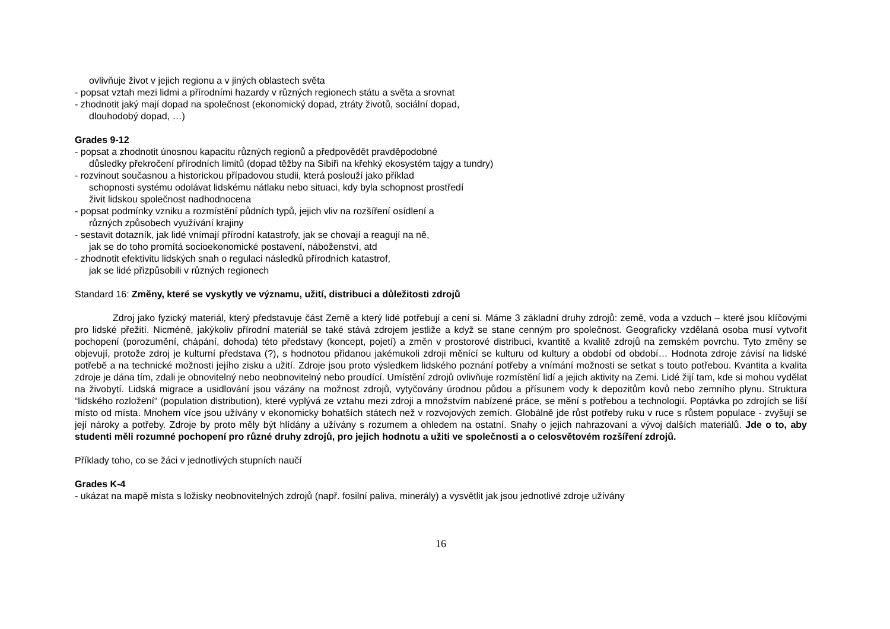ovlivňuje život v jejich regionu a v jiných oblastech světa
- popsat vztah mezi lidmi a přírodními hazardy v různých regionech státu a světa a srovnat
- zhodnotit jaký mají dopad na společnost (ekonomický dopad, ztráty životů, sociální dopad,
dlouhodobý dopad, …)
Grades 9-12
- popsat a zhodnotit únosnou kapacitu různých regionů a předpovědět pravděpodobné
důsledky překročení přírodních limitů (dopad těžby na Sibiři na křehký ekosystém tajgy a tundry)
- rozvinout současnou a historickou případovou studii, která poslouží jako příklad
schopnosti systému odolávat lidskému nátlaku nebo situaci, kdy byla schopnost prostředí
živit lidskou společnost nadhodnocena
- popsat podmínky vzniku a rozmístění půdních typů, jejich vliv na rozšíření osídlení a
různých způsobech využívání krajiny
- sestavit dotazník, jak lidé vnímají přírodní katastrofy, jak se chovají a reagují na ně,
jak se do toho promítá socioekonomické postavení, náboženství, atd
- zhodnotit efektivitu lidských snah o regulaci následků přírodních katastrof,
jak se lidé přizpůsobili v různých regionech
Standard 16: Změny, které se vyskytly ve významu, užití, distribuci a důležitosti zdrojů
Zdroj jako fyzický materiál, který představuje část Země a který lidé potřebují a cení si. Máme 3 základní druhy zdrojů: země, voda a vzduch – které jsou klíčovými pro lidské přežití. Nicméně, jakýkoliv přírodní materiál se také stává zdrojem jestliže a když se stane cenným pro společnost. Geograficky vzdělaná osoba musí vytvořit pochopení (porozumění, chápání, dohoda) této představy (koncept, pojetí) a změn v prostorové distribuci, kvantitě a kvalitě zdrojů na zemském povrchu. Tyto změny se objevují, protože zdroj je kulturní představa (?), s hodnotou přidanou jakémukoli zdroji měnící se kulturu od kultury a období od období… Hodnota zdroje závisí na lidské potřebě a na technické možnosti jejího zisku a užití. Zdroje jsou proto výsledkem lidského poznání potřeby a vnímání možnosti se setkat s touto potřebou. Kvantita a kvalita zdroje je dána tím, zdali je obnovitelný nebo neobnovitelný nebo proudící. Umístění zdrojů ovlivňuje rozmístění lidí a jejich aktivity na Zemi. Lidé žijí tam, kde si mohou vydělat na živobytí. Lidská migrace a usidlování jsou vázány na možnost zdrojů, vytyčovány úrodnou půdou a přísunem vody k depozitům kovů nebo zemního plynu. Struktura “lidského rozložení“ (population distribution), které vyplývá ze vztahu mezi zdroji a množstvím nabízené práce, se mění s potřebou a technologií. Poptávka po zdrojích se liší místo od místa. Mnohem více jsou užívány v ekonomicky bohatších státech než v rozvojových zemích. Globálně jde růst potřeby ruku v ruce s růstem populace - zvyšují se její nároky a potřeby. Zdroje by proto měly být hlídány a užívány s rozumem a ohledem na ostatní. Snahy o jejich nahrazovaní a vývoj dalších materiálů. Jde o to, aby studenti měli rozumné pochopení pro různé druhy zdrojů, pro jejich hodnotu a užiti ve společnosti a o celosvětovém rozšíření zdrojů.
Příklady toho, co se žáci v jednotlivých stupních naučí
Grades K-4
- ukázat na mapě místa s ložisky neobnovitelných zdrojů (např. fosilní paliva, minerály) a vysvětlit jak jsou jednotlivé zdroje užívány
16